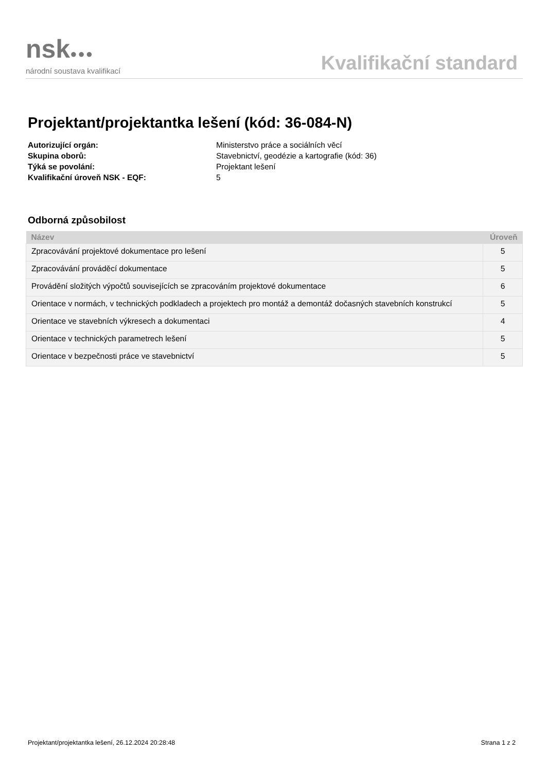nsk●●●
národní soustava kvalifikací
Kvalifikační standard
Projektant/projektantka lešení (kód: 36-084-N)
Autorizující orgán:
Ministerstvo práce a sociálních věcí
Skupina oborů:
Stavebnictví, geodézie a kartografie (kód: 36)
Týká se povolání:
Projektant lešení
Kvalifikační úroveň NSK - EQF:
5
Odborná způsobilost
| Název | Úroveň |
| --- | --- |
| Zpracovávání projektové dokumentace pro lešení | 5 |
| Zpracovávání prováděcí dokumentace | 5 |
| Provádění složitých výpočtů souvisejících se zpracováním projektové dokumentace | 6 |
| Orientace v normách, v technických podkladech a projektech pro montáž a demontáž dočasných stavebních konstrukcí | 5 |
| Orientace ve stavebních výkresech a dokumentaci | 4 |
| Orientace v technických parametrech lešení | 5 |
| Orientace v bezpečnosti práce ve stavebnictví | 5 |
Projektant/projektantka lešení, 26.12.2024 20:28:48
Strana 1 z 2